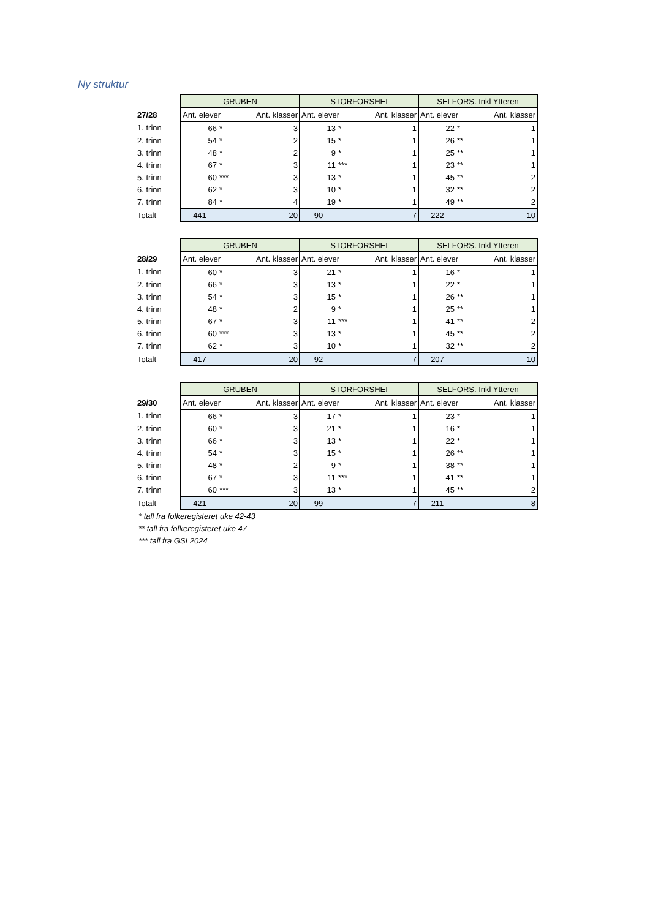Ny struktur
| | GRUBEN | | | STORFORSHEI | | | SELFORS. Inkl Ytteren | | |
| 27/28 | Ant. elever | | Ant. klasser | Ant. elever | | Ant. klasser | Ant. elever | | Ant. klasser |
| 1. trinn | 66 | * | 3 | 13 | * | 1 | 22 | * | 1 |
| 2. trinn | 54 | * | 2 | 15 | * | 1 | 26 | ** | 1 |
| 3. trinn | 48 | * | 2 | 9 | * | 1 | 25 | ** | 1 |
| 4. trinn | 67 | * | 3 | 11 | *** | 1 | 23 | ** | 1 |
| 5. trinn | 60 | *** | 3 | 13 | * | 1 | 45 | ** | 2 |
| 6. trinn | 62 | * | 3 | 10 | * | 1 | 32 | ** | 2 |
| 7. trinn | 84 | * | 4 | 19 | * | 1 | 49 | ** | 2 |
| Totalt | 441 | | 20 | 90 | | 7 | 222 | | 10 |
| | GRUBEN | | | STORFORSHEI | | | SELFORS. Inkl Ytteren | | |
| 28/29 | Ant. elever | | Ant. klasser | Ant. elever | | Ant. klasser | Ant. elever | | Ant. klasser |
| 1. trinn | 60 | * | 3 | 21 | * | 1 | 16 | * | 1 |
| 2. trinn | 66 | * | 3 | 13 | * | 1 | 22 | * | 1 |
| 3. trinn | 54 | * | 3 | 15 | * | 1 | 26 | ** | 1 |
| 4. trinn | 48 | * | 2 | 9 | * | 1 | 25 | ** | 1 |
| 5. trinn | 67 | * | 3 | 11 | *** | 1 | 41 | ** | 2 |
| 6. trinn | 60 | *** | 3 | 13 | * | 1 | 45 | ** | 2 |
| 7. trinn | 62 | * | 3 | 10 | * | 1 | 32 | ** | 2 |
| Totalt | 417 | | 20 | 92 | | 7 | 207 | | 10 |
| | GRUBEN | | | STORFORSHEI | | | SELFORS. Inkl Ytteren | | |
| 29/30 | Ant. elever | | Ant. klasser | Ant. elever | | Ant. klasser | Ant. elever | | Ant. klasser |
| 1. trinn | 66 | * | 3 | 17 | * | 1 | 23 | * | 1 |
| 2. trinn | 60 | * | 3 | 21 | * | 1 | 16 | * | 1 |
| 3. trinn | 66 | * | 3 | 13 | * | 1 | 22 | * | 1 |
| 4. trinn | 54 | * | 3 | 15 | * | 1 | 26 | ** | 1 |
| 5. trinn | 48 | * | 2 | 9 | * | 1 | 38 | ** | 1 |
| 6. trinn | 67 | * | 3 | 11 | *** | 1 | 41 | ** | 1 |
| 7. trinn | 60 | *** | 3 | 13 | * | 1 | 45 | ** | 2 |
| Totalt | 421 | | 20 | 99 | | 7 | 211 | | 8 |
* tall fra folkeregisteret uke 42-43
** tall fra folkeregisteret uke 47
*** tall fra GSI 2024